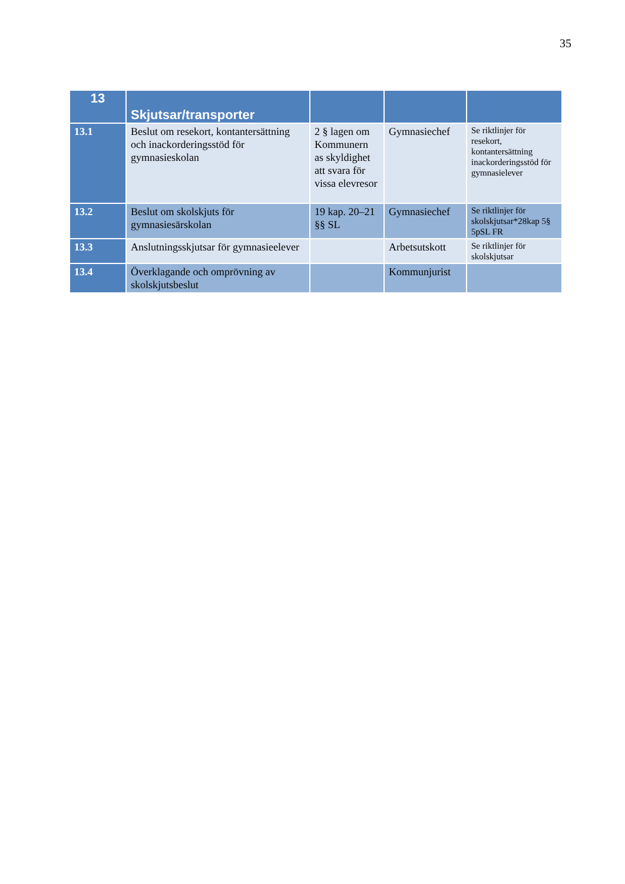35
| 13 | Skjutsar/transporter | | | |
| 13.1 | Beslut om resekort, kontantersättning och inackorderingsstöd för gymnasieskolan | 2 § lagen om Kommunern as skyldighet att svara för vissa elevresor | Gymnasiechef | Se riktlinjer för resekort, kontantersättning inackorderingsstöd för gymnasielever |
| 13.2 | Beslut om skolskjuts för gymnasiesärskolan | 19 kap. 20–21 §§ SL | Gymnasiechef | Se riktlinjer för skolskjutsar*28kap 5§ 5pSL FR |
| 13.3 | Anslutningsskjutsar för gymnasieelever | | Arbetsutskott | Se riktlinjer för skolskjutsar |
| 13.4 | Överklagande och omprövning av skolskjutsbeslut | | Kommunjurist | |